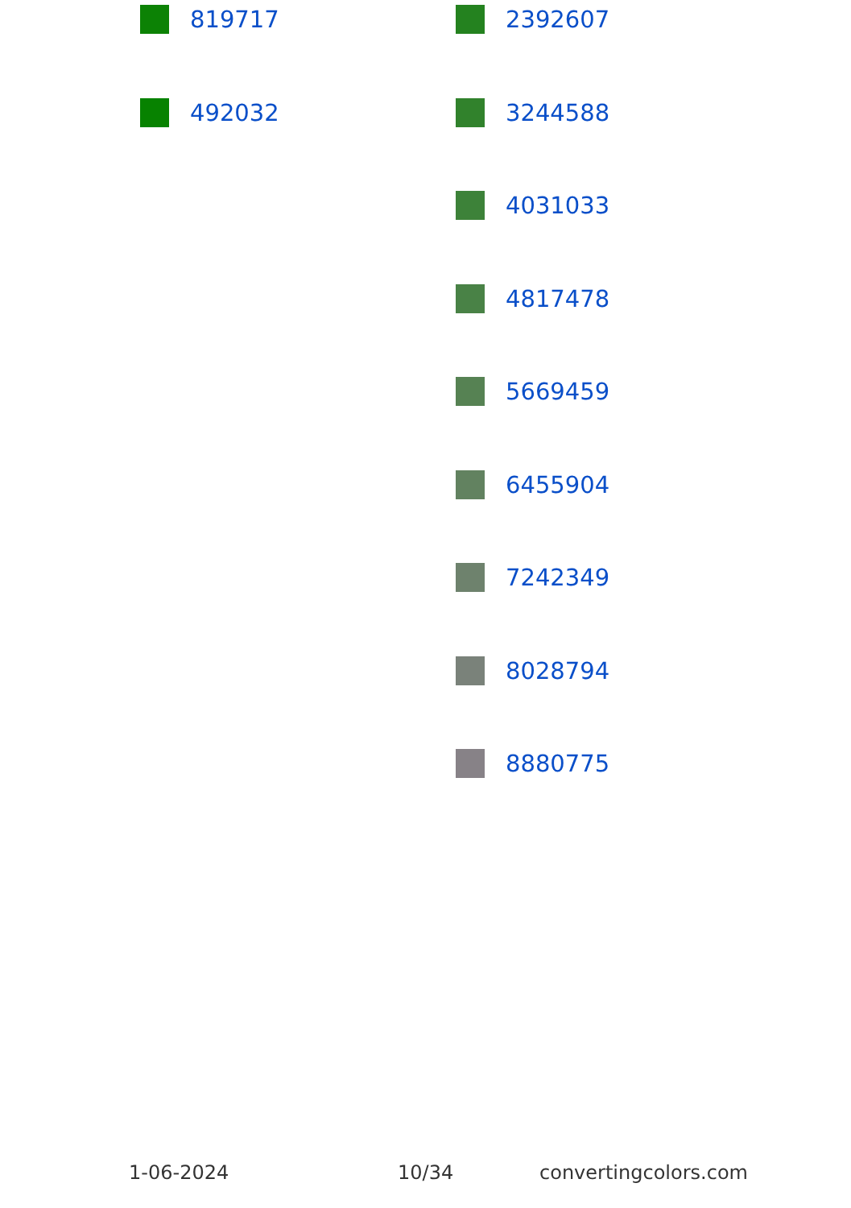819717
492032
2392607
3244588
4031033
4817478
5669459
6455904
7242349
8028794
8880775
1-06-2024 10/34 convertingcolors.com